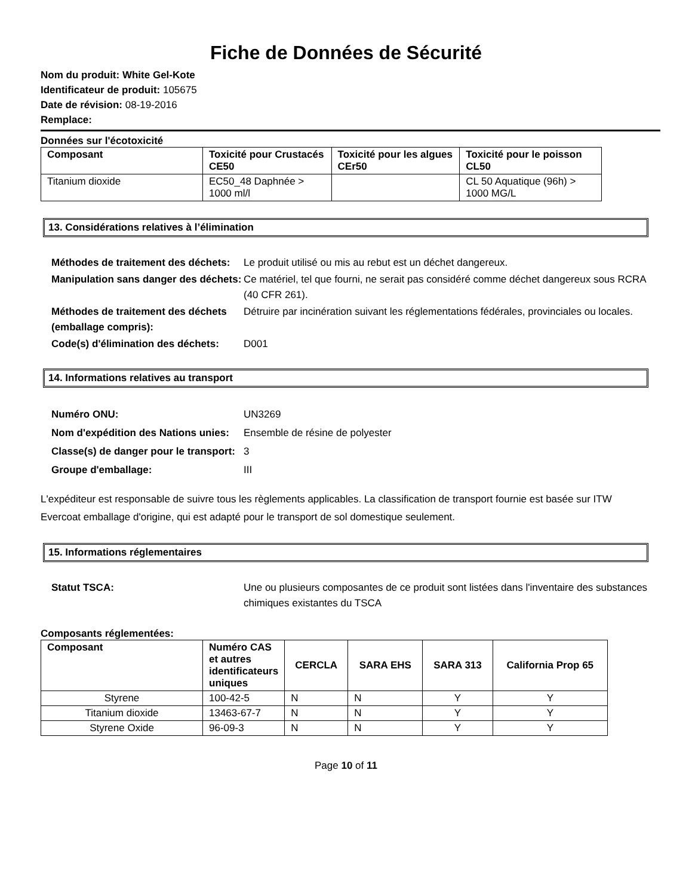Fiche de Données de Sécurité
Nom du produit: White Gel-Kote
Identificateur de produit: 105675
Date de révision: 08-19-2016
Remplace:
Données sur l'écotoxicité
| Composant | Toxicité pour Crustacés CE50 | Toxicité pour les algues CEr50 | Toxicité pour le poisson CL50 |
| --- | --- | --- | --- |
| Titanium dioxide | EC50_48 Daphnée > 1000 ml/l | | CL 50 Aquatique (96h) > 1000 MG/L |
13. Considérations relatives à l’élimination
Méthodes de traitement des déchets: Le produit utilisé ou mis au rebut est un déchet dangereux. Manipulation sans danger des déchets: Ce matériel, tel que fourni, ne serait pas considéré comme déchet dangereux sous RCRA (40 CFR 261). Méthodes de traitement des déchets (emballage compris): Détruire par incinération suivant les réglementations fédérales, provinciales ou locales. Code(s) d'élimination des déchets: D001
14. Informations relatives au transport
Numéro ONU: UN3269 Nom d'expédition des Nations unies: Ensemble de résine de polyester Classe(s) de danger pour le transport: 3 Groupe d'emballage: III
L'expéditeur est responsable de suivre tous les règlements applicables. La classification de transport fournie est basée sur ITW Evercoat emballage d'origine, qui est adapté pour le transport de sol domestique seulement.
15. Informations réglementaires
Statut TSCA: Une ou plusieurs composantes de ce produit sont listées dans l'inventaire des substances chimiques existantes du TSCA
Composants réglementées:
| Composant | Numéro CAS et autres identificateurs uniques | CERCLA | SARA EHS | SARA 313 | California Prop 65 |
| --- | --- | --- | --- | --- | --- |
| Styrene | 100-42-5 | N | N | Y | Y |
| Titanium dioxide | 13463-67-7 | N | N | Y | Y |
| Styrene Oxide | 96-09-3 | N | N | Y | Y |
Page 10 of 11